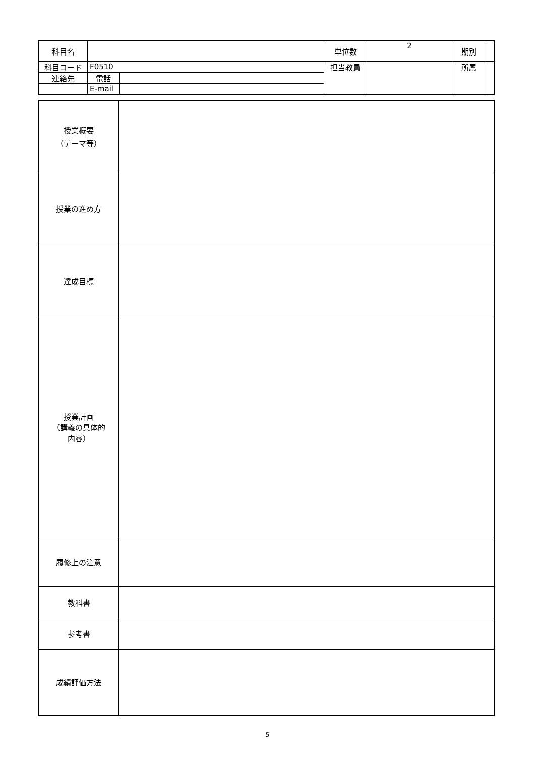| 科目名 | | | 単位数 | 2 | 期別 | |
| 科目コード | F0510 | | 担当教員 | | 所属 | |
| 連絡先 | 電話 | | | | | |
| | E-mail | | | | | |
| 授業概要 （テーマ等） | |
| 授業の進め方 | |
| 達成目標 | |
| 授業計画 （講義の具体的 内容） | |
| 履修上の注意 | |
| 教科書 | |
| 参考書 | |
| 成績評価方法 | |
5